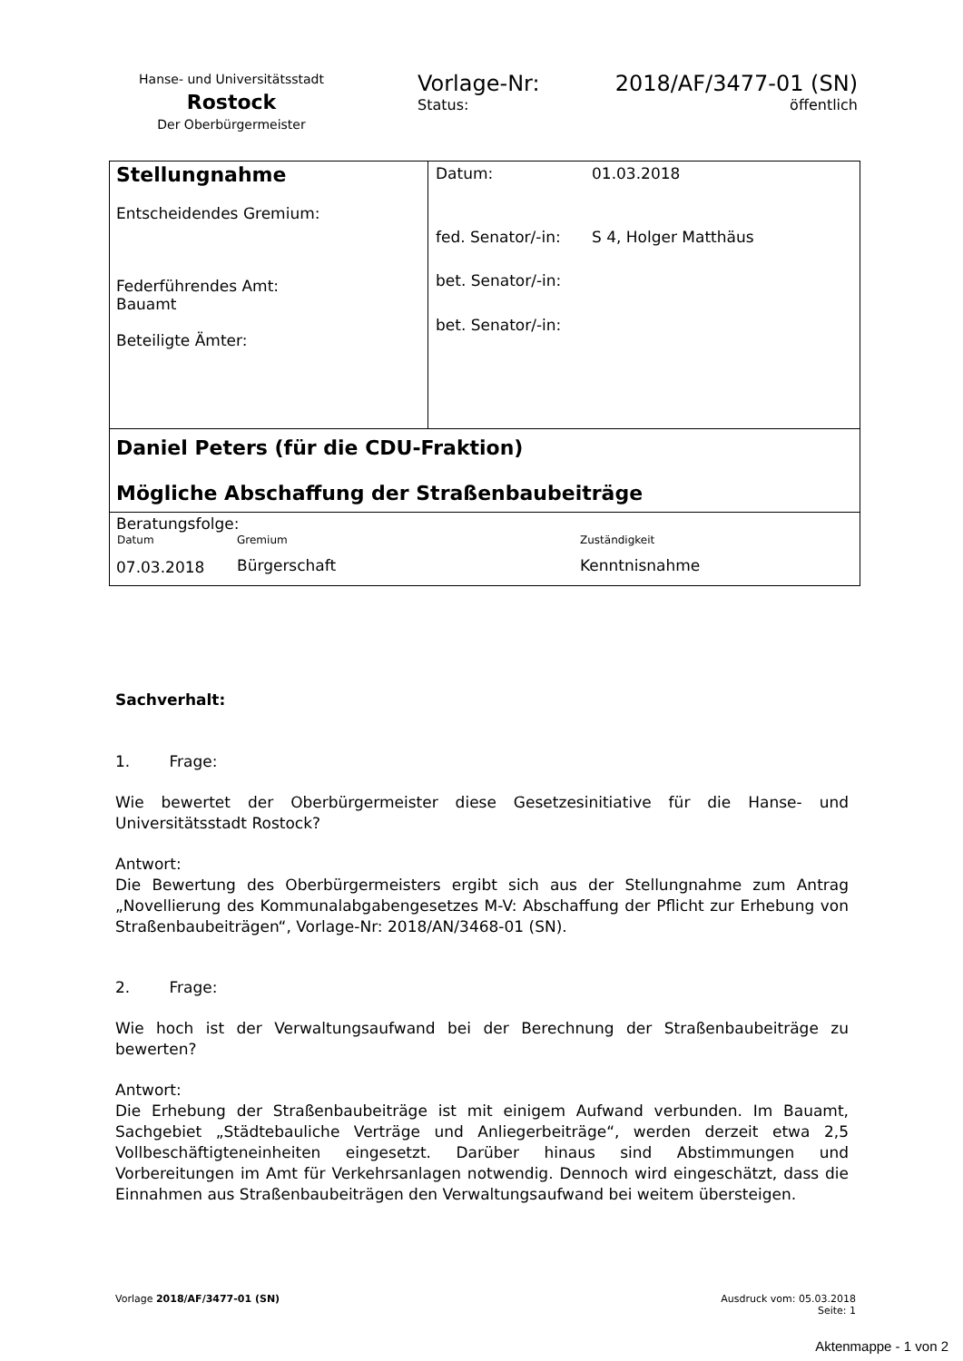Hanse- und Universitätsstadt
Rostock
Der Oberbürgermeister
Vorlage-Nr: 2018/AF/3477-01 (SN)
Status: öffentlich
Stellungnahme
Entscheidendes Gremium:
Federführendes Amt:
Bauamt
Beteiligte Ämter:
| Datum: | 01.03.2018 |
| fed. Senator/-in: | S 4, Holger Matthäus |
| bet. Senator/-in: | |
| bet. Senator/-in: | |
Daniel Peters (für die CDU-Fraktion)
Mögliche Abschaffung der Straßenbaubeiträge
Beratungsfolge:
| Datum | Gremium | Zuständigkeit |
| --- | --- | --- |
| 07.03.2018 | Bürgerschaft | Kenntnisnahme |
Sachverhalt:
1. Frage:
Wie bewertet der Oberbürgermeister diese Gesetzesinitiative für die Hanse- und Universitätsstadt Rostock?
Antwort:
Die Bewertung des Oberbürgermeisters ergibt sich aus der Stellungnahme zum Antrag „Novellierung des Kommunalabgabengesetzes M-V: Abschaffung der Pflicht zur Erhebung von Straßenbaubeiträgen“, Vorlage-Nr: 2018/AN/3468-01 (SN).
2. Frage:
Wie hoch ist der Verwaltungsaufwand bei der Berechnung der Straßenbaubeiträge zu bewerten?
Antwort:
Die Erhebung der Straßenbaubeiträge ist mit einigem Aufwand verbunden. Im Bauamt, Sachgebiet „Städtebauliche Verträge und Anliegerbeiträge“, werden derzeit etwa 2,5 Vollbeschäftigteneinheiten eingesetzt. Darüber hinaus sind Abstimmungen und Vorbereitungen im Amt für Verkehrsanlagen notwendig. Dennoch wird eingeschätzt, dass die Einnahmen aus Straßenbaubeiträgen den Verwaltungsaufwand bei weitem übersteigen.
Vorlage 2018/AF/3477-01 (SN) Ausdruck vom: 05.03.2018
Seite: 1
Aktenmappe - 1 von 2